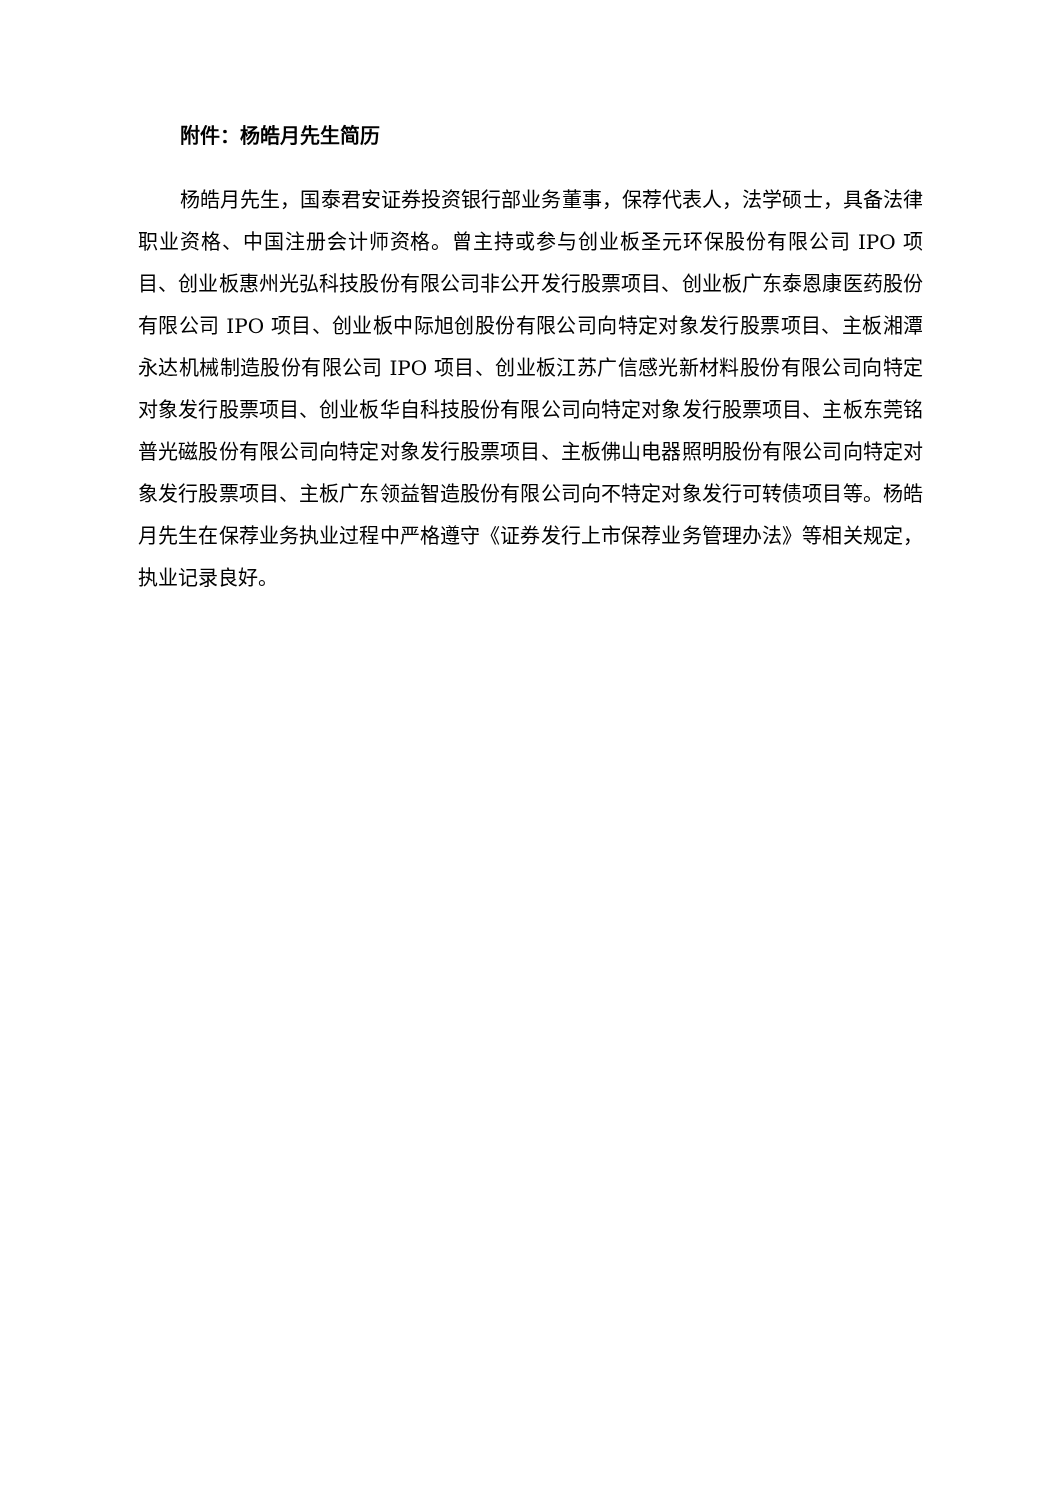附件：杨皓月先生简历
杨皓月先生，国泰君安证券投资银行部业务董事，保荐代表人，法学硕士，具备法律职业资格、中国注册会计师资格。曾主持或参与创业板圣元环保股份有限公司 IPO 项目、创业板惠州光弘科技股份有限公司非公开发行股票项目、创业板广东泰恩康医药股份有限公司 IPO 项目、创业板中际旭创股份有限公司向特定对象发行股票项目、主板湘潭永达机械制造股份有限公司 IPO 项目、创业板江苏广信感光新材料股份有限公司向特定对象发行股票项目、创业板华自科技股份有限公司向特定对象发行股票项目、主板东莞铭普光磁股份有限公司向特定对象发行股票项目、主板佛山电器照明股份有限公司向特定对象发行股票项目、主板广东领益智造股份有限公司向不特定对象发行可转债项目等。杨皓月先生在保荐业务执业过程中严格遵守《证券发行上市保荐业务管理办法》等相关规定，执业记录良好。